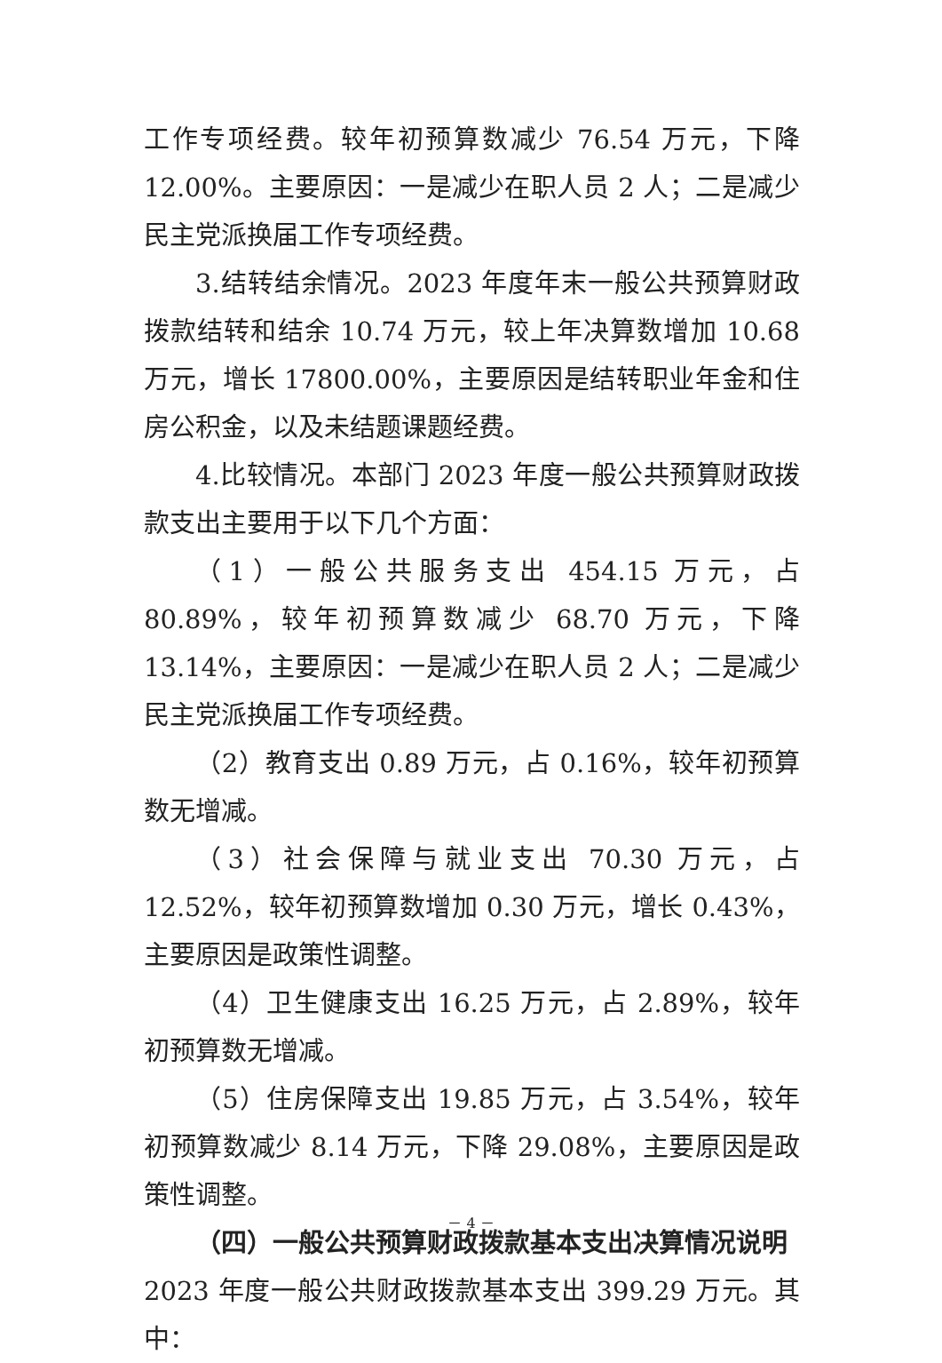工作专项经费。较年初预算数减少 76.54 万元，下降 12.00%。主要原因：一是减少在职人员 2 人；二是减少民主党派换届工作专项经费。
3.结转结余情况。2023 年度年末一般公共预算财政拨款结转和结余 10.74 万元，较上年决算数增加 10.68 万元，增长 17800.00%，主要原因是结转职业年金和住房公积金，以及未结题课题经费。
4.比较情况。本部门 2023 年度一般公共预算财政拨款支出主要用于以下几个方面：
（1）一般公共服务支出 454.15 万元，占 80.89%，较年初预算数减少 68.70 万元，下降 13.14%，主要原因：一是减少在职人员 2 人；二是减少民主党派换届工作专项经费。
（2）教育支出 0.89 万元，占 0.16%，较年初预算数无增减。
（3）社会保障与就业支出 70.30 万元，占 12.52%，较年初预算数增加 0.30 万元，增长 0.43%，主要原因是政策性调整。
（4）卫生健康支出 16.25 万元，占 2.89%，较年初预算数无增减。
（5）住房保障支出 19.85 万元，占 3.54%，较年初预算数减少 8.14 万元，下降 29.08%，主要原因是政策性调整。
（四）一般公共预算财政拨款基本支出决算情况说明
2023 年度一般公共财政拨款基本支出 399.29 万元。其中：
－ 4 －